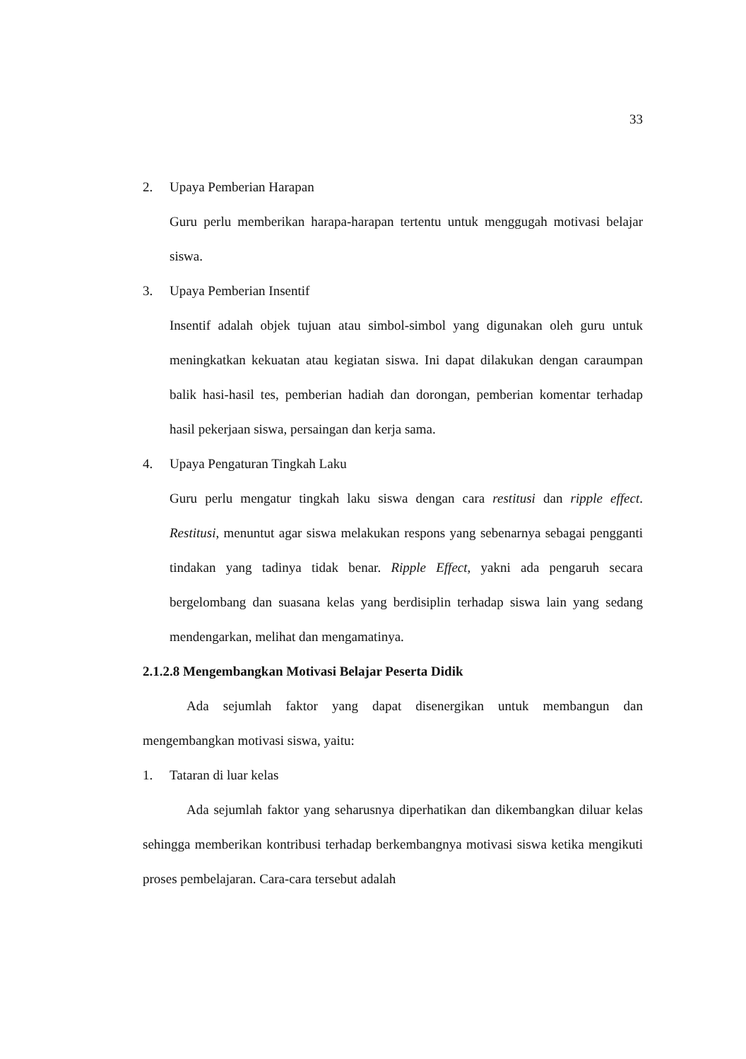33
2. Upaya Pemberian Harapan
Guru perlu memberikan harapa-harapan tertentu untuk menggugah motivasi belajar siswa.
3. Upaya Pemberian Insentif
Insentif adalah objek tujuan atau simbol-simbol yang digunakan oleh guru untuk meningkatkan kekuatan atau kegiatan siswa. Ini dapat dilakukan dengan caraumpan balik hasi-hasil tes, pemberian hadiah dan dorongan, pemberian komentar terhadap hasil pekerjaan siswa, persaingan dan kerja sama.
4. Upaya Pengaturan Tingkah Laku
Guru perlu mengatur tingkah laku siswa dengan cara restitusi dan ripple effect. Restitusi, menuntut agar siswa melakukan respons yang sebenarnya sebagai pengganti tindakan yang tadinya tidak benar. Ripple Effect, yakni ada pengaruh secara bergelombang dan suasana kelas yang berdisiplin terhadap siswa lain yang sedang mendengarkan, melihat dan mengamatinya.
2.1.2.8 Mengembangkan Motivasi Belajar Peserta Didik
Ada sejumlah faktor yang dapat disenergikan untuk membangun dan mengembangkan motivasi siswa, yaitu:
1. Tataran di luar kelas
Ada sejumlah faktor yang seharusnya diperhatikan dan dikembangkan diluar kelas sehingga memberikan kontribusi terhadap berkembangnya motivasi siswa ketika mengikuti proses pembelajaran. Cara-cara tersebut adalah